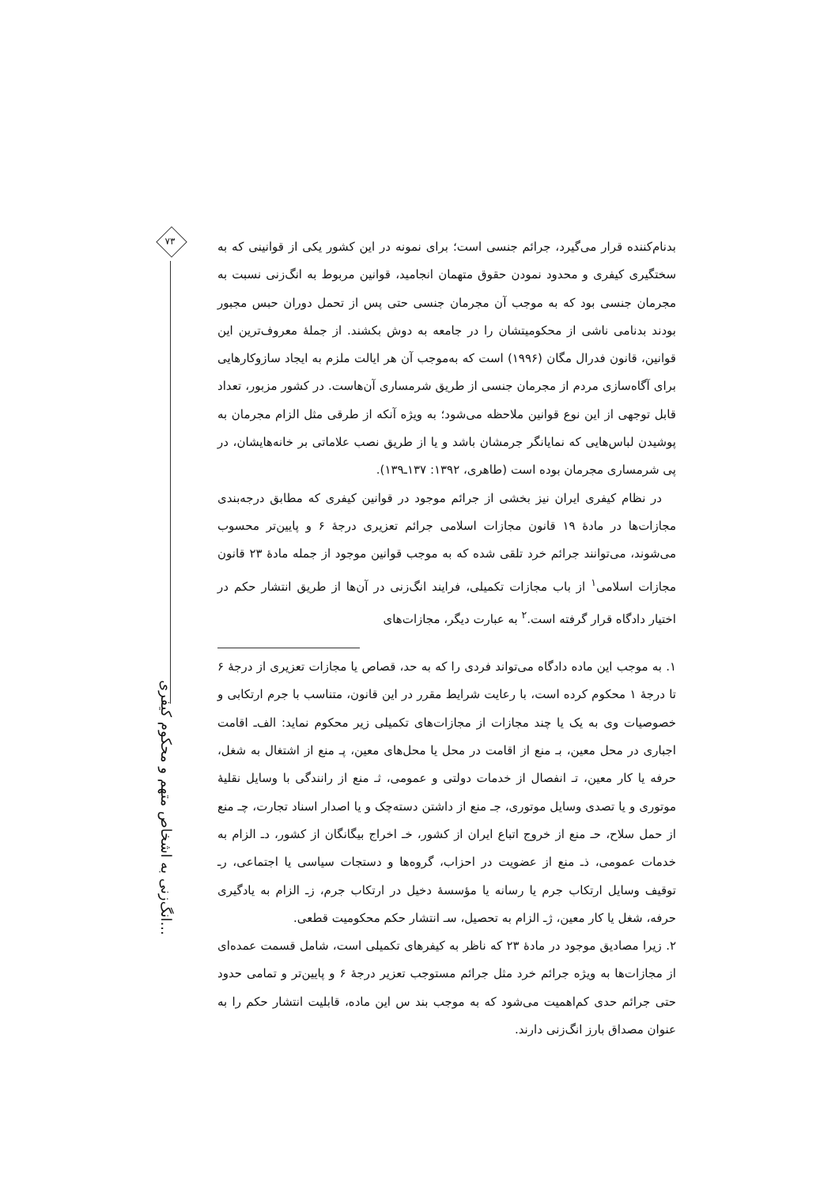۷۳
انگ‌زنی به اشخاص متهم و محکوم کیفری...
بدنام‌کننده قرار می‌گیرد، جرائم جنسی است؛ برای نمونه در این کشور یکی از قوانینی که به سختگیری کیفری و محدود نمودن حقوق متهمان انجامید، قوانین مربوط به انگ‌زنی نسبت به مجرمان جنسی بود که به موجب آن مجرمان جنسی حتی پس از تحمل دوران حبس مجبور بودند بدنامی ناشی از محکومیتشان را در جامعه به دوش بکشند. از جملهٔ معروف‌ترین این قوانین، قانون فدرال مگان (۱۹۹۶) است که به‌موجب آن هر ایالت ملزم به ایجاد سازوکارهایی برای آگاه‌سازی مردم از مجرمان جنسی از طریق شرمساری آن‌هاست. در کشور مزبور، تعداد قابل توجهی از این نوع قوانین ملاحظه می‌شود؛ به ویژه آنکه از طرقی مثل الزام مجرمان به پوشیدن لباس‌هایی که نمایانگر جرمشان باشد و یا از طریق نصب علاماتی بر خانه‌هایشان، در پی شرمساری مجرمان بوده است (طاهری، ۱۳۹۲: ۱۳۷ـ۱۳۹).
در نظام کیفری ایران نیز بخشی از جرائم موجود در قوانین کیفری که مطابق درجه‌بندی مجازات‌ها در مادهٔ ۱۹ قانون مجازات اسلامی جرائم تعزیری درجهٔ ۶ و پایین‌تر محسوب می‌شوند، می‌توانند جرائم خرد تلقی شده که به موجب قوانین موجود از جمله مادهٔ ۲۳ قانون مجازات اسلامی<sup>۱</sup> از باب مجازات تکمیلی، فرایند انگ‌زنی در آن‌ها از طریق انتشار حکم در اختیار دادگاه قرار گرفته است.<sup>۲</sup> به عبارت دیگر، مجازات‌های
۱. به موجب این ماده دادگاه می‌تواند فردی را که به حد، قصاص یا مجازات تعزیری از درجهٔ ۶ تا درجهٔ ۱ محکوم کرده است، با رعایت شرایط مقرر در این قانون، متناسب با جرم ارتکابی و خصوصیات وی به یک یا چند مجازات از مجازات‌های تکمیلی زیر محکوم نماید: الف‌ـ اقامت اجباری در محل معین، بـ منع از اقامت در محل یا محل‌های معین، پـ منع از اشتغال به شغل، حرفه یا کار معین، تـ انفصال از خدمات دولتی و عمومی، ثـ منع از رانندگی با وسایل نقلیهٔ موتوری و یا تصدی وسایل موتوری، جـ منع از داشتن دسته‌چک و یا اصدار اسناد تجارت، چـ منع از حمل سلاح، حـ منع از خروج اتباع ایران از کشور، خـ اخراج بیگانگان از کشور، دـ الزام به خدمات عمومی، ذـ منع از عضویت در احزاب، گروه‌ها و دستجات سیاسی یا اجتماعی، رـ توقیف وسایل ارتکاب جرم یا رسانه یا مؤسسهٔ دخیل در ارتکاب جرم، زـ الزام به یادگیری حرفه، شغل یا کار معین، ژـ الزام به تحصیل، سـ انتشار حکم محکومیت قطعی.
۲. زیرا مصادیق موجود در مادهٔ ۲۳ که ناظر به کیفرهای تکمیلی است، شامل قسمت عمده‌ای از مجازات‌ها به ویژه جرائم خرد مثل جرائم مستوجب تعزیر درجهٔ ۶ و پایین‌تر و تمامی حدود حتی جرائم حدی کم‌اهمیت می‌شود که به موجب بند س این ماده، قابلیت انتشار حکم را به عنوان مصداق بارز انگ‌زنی دارند.